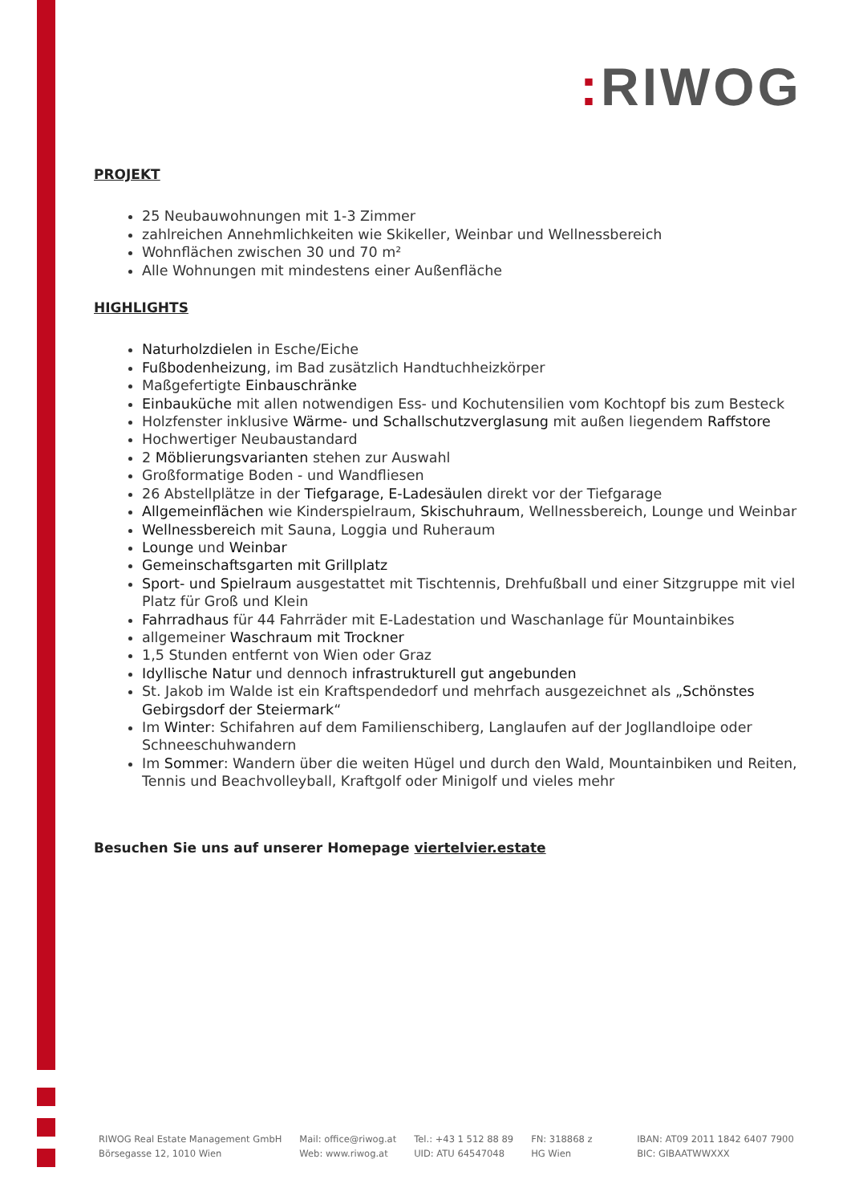: RIWOG
PROJEKT
25 Neubauwohnungen mit 1-3 Zimmer
zahlreichen Annehmlichkeiten wie Skikeller, Weinbar und Wellnessbereich
Wohnflächen zwischen 30 und 70 m²
Alle Wohnungen mit mindestens einer Außenfläche
HIGHLIGHTS
Naturholzdielen in Esche/Eiche
Fußbodenheizung, im Bad zusätzlich Handtuchheizkörper
Maßgefertigte Einbauschränke
Einbauküche mit allen notwendigen Ess- und Kochutensilien vom Kochtopf bis zum Besteck
Holzfenster inklusive Wärme- und Schallschutzverglasung mit außen liegendem Raffstore
Hochwertiger Neubaustandard
2 Möblierungsvarianten stehen zur Auswahl
Großformatige Boden - und Wandfliesen
26 Abstellplätze in der Tiefgarage, E-Ladesäulen direkt vor der Tiefgarage
Allgemeinflächen wie Kinderspielraum, Skischuhraum, Wellnessbereich, Lounge und Weinbar
Wellnessbereich mit Sauna, Loggia und Ruheraum
Lounge und Weinbar
Gemeinschaftsgarten mit Grillplatz
Sport- und Spielraum ausgestattet mit Tischtennis, Drehfußball und einer Sitzgruppe mit viel Platz für Groß und Klein
Fahrradhaus für 44 Fahrräder mit E-Ladestation und Waschanlage für Mountainbikes
allgemeiner Waschraum mit Trockner
1,5 Stunden entfernt von Wien oder Graz
Idyllische Natur und dennoch infrastrukturell gut angebunden
St. Jakob im Walde ist ein Kraftspendedorf und mehrfach ausgezeichnet als „Schönstes Gebirgsdorf der Steiermark“
Im Winter: Schifahren auf dem Familienschiberg, Langlaufen auf der Jogllandloipe oder Schneeschuhwandern
Im Sommer: Wandern über die weiten Hügel und durch den Wald, Mountainbiken und Reiten, Tennis und Beachvolleyball, Kraftgolf oder Minigolf und vieles mehr
Besuchen Sie uns auf unserer Homepage viertelvier.estate
RIWOG Real Estate Management GmbH
Börsegasse 12, 1010 Wien
Mail: office@riwog.at
Web: www.riwog.at
Tel.: +43 1 512 88 89
UID: ATU 64547048
FN: 318868 z
HG Wien
IBAN: AT09 2011 1842 6407 7900
BIC: GIBAATWWXXX